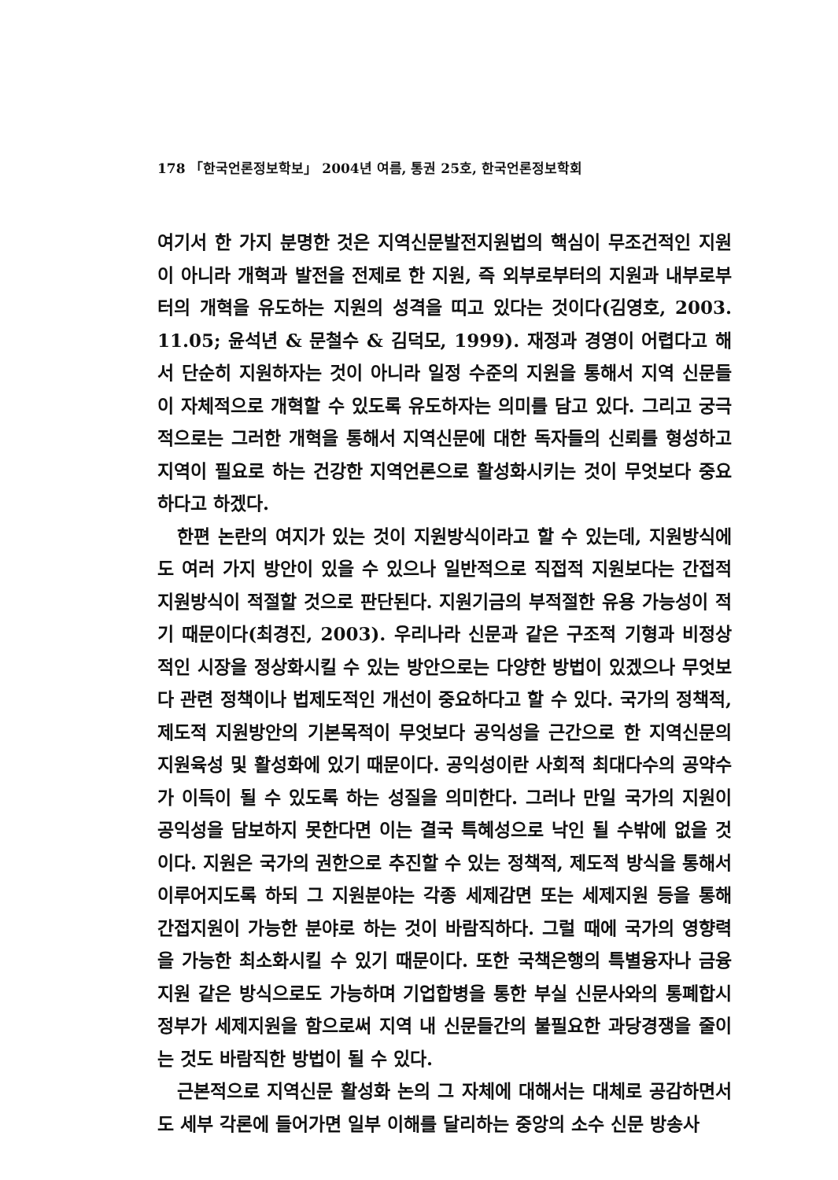178 「한국언론정보학보」 2004년 여름, 통권 25호, 한국언론정보학회
여기서 한 가지 분명한 것은 지역신문발전지원법의 핵심이 무조건적인 지원이 아니라 개혁과 발전을 전제로 한 지원, 즉 외부로부터의 지원과 내부로부터의 개혁을 유도하는 지원의 성격을 띠고 있다는 것이다(김영호, 2003. 11.05; 윤석년 & 문철수 & 김덕모, 1999). 재정과 경영이 어렵다고 해서 단순히 지원하자는 것이 아니라 일정 수준의 지원을 통해서 지역 신문들이 자체적으로 개혁할 수 있도록 유도하자는 의미를 담고 있다. 그리고 궁극적으로는 그러한 개혁을 통해서 지역신문에 대한 독자들의 신뢰를 형성하고 지역이 필요로 하는 건강한 지역언론으로 활성화시키는 것이 무엇보다 중요하다고 하겠다.
한편 논란의 여지가 있는 것이 지원방식이라고 할 수 있는데, 지원방식에도 여러 가지 방안이 있을 수 있으나 일반적으로 직접적 지원보다는 간접적 지원방식이 적절할 것으로 판단된다. 지원기금의 부적절한 유용 가능성이 적기 때문이다(최경진, 2003). 우리나라 신문과 같은 구조적 기형과 비정상적인 시장을 정상화시킬 수 있는 방안으로는 다양한 방법이 있겠으나 무엇보다 관련 정책이나 법제도적인 개선이 중요하다고 할 수 있다. 국가의 정책적, 제도적 지원방안의 기본목적이 무엇보다 공익성을 근간으로 한 지역신문의 지원육성 및 활성화에 있기 때문이다. 공익성이란 사회적 최대다수의 공약수가 이득이 될 수 있도록 하는 성질을 의미한다. 그러나 만일 국가의 지원이 공익성을 담보하지 못한다면 이는 결국 특혜성으로 낙인 될 수밖에 없을 것이다. 지원은 국가의 권한으로 추진할 수 있는 정책적, 제도적 방식을 통해서 이루어지도록 하되 그 지원분야는 각종 세제감면 또는 세제지원 등을 통해 간접지원이 가능한 분야로 하는 것이 바람직하다. 그럴 때에 국가의 영향력을 가능한 최소화시킬 수 있기 때문이다. 또한 국책은행의 특별융자나 금융지원 같은 방식으로도 가능하며 기업합병을 통한 부실 신문사와의 통폐합시 정부가 세제지원을 함으로써 지역 내 신문들간의 불필요한 과당경쟁을 줄이는 것도 바람직한 방법이 될 수 있다.
근본적으로 지역신문 활성화 논의 그 자체에 대해서는 대체로 공감하면서도 세부 각론에 들어가면 일부 이해를 달리하는 중앙의 소수 신문 방송사